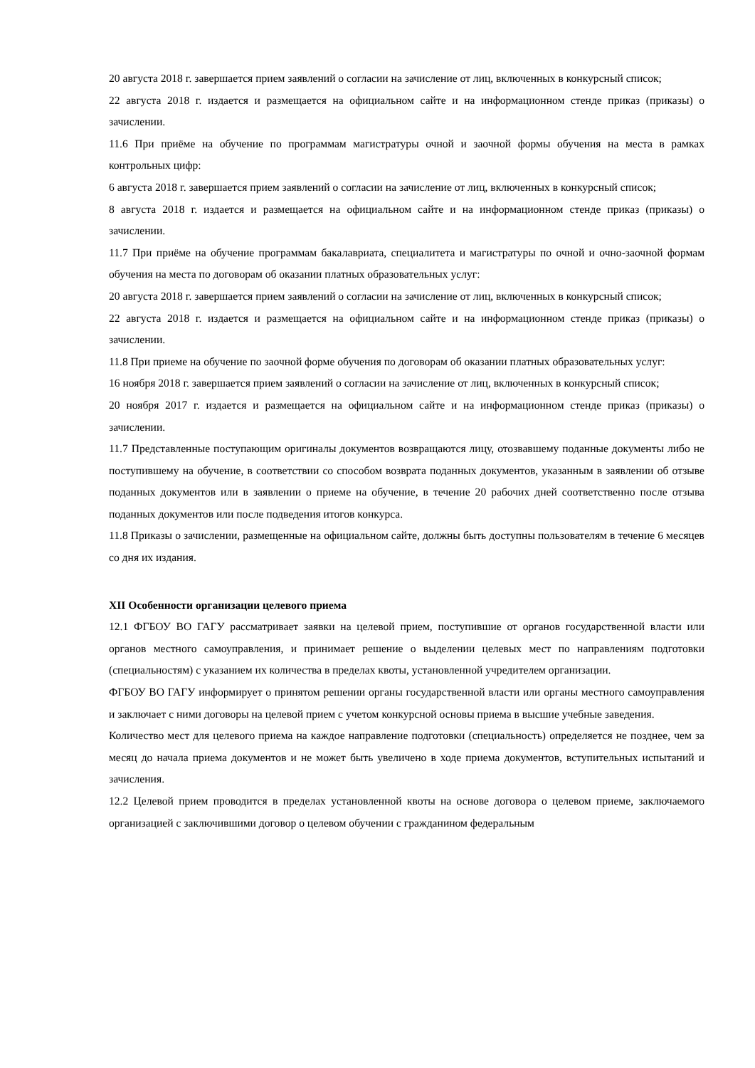20 августа 2018 г. завершается прием заявлений о согласии на зачисление от лиц, включенных в конкурсный список;
22 августа 2018 г. издается и размещается на официальном сайте и на информационном стенде приказ (приказы) о зачислении.
11.6 При приёме на обучение по программам магистратуры очной и заочной формы обучения на места в рамках контрольных цифр:
6 августа 2018 г. завершается прием заявлений о согласии на зачисление от лиц, включенных в конкурсный список;
8 августа 2018 г. издается и размещается на официальном сайте и на информационном стенде приказ (приказы) о зачислении.
11.7 При приёме на обучение программам бакалавриата, специалитета и магистратуры по очной и очно-заочной формам обучения на места по договорам об оказании платных образовательных услуг:
20 августа 2018 г. завершается прием заявлений о согласии на зачисление от лиц, включенных в конкурсный список;
22 августа 2018 г. издается и размещается на официальном сайте и на информационном стенде приказ (приказы) о зачислении.
11.8 При приеме на обучение по заочной форме обучения по договорам об оказании платных образовательных услуг:
16 ноября 2018 г. завершается прием заявлений о согласии на зачисление от лиц, включенных в конкурсный список;
20 ноября 2017 г. издается и размещается на официальном сайте и на информационном стенде приказ (приказы) о зачислении.
11.7 Представленные поступающим оригиналы документов возвращаются лицу, отозвавшему поданные документы либо не поступившему на обучение, в соответствии со способом возврата поданных документов, указанным в заявлении об отзыве поданных документов или в заявлении о приеме на обучение, в течение 20 рабочих дней соответственно после отзыва поданных документов или после подведения итогов конкурса.
11.8 Приказы о зачислении, размещенные на официальном сайте, должны быть доступны пользователям в течение 6 месяцев со дня их издания.
XII Особенности организации целевого приема
12.1 ФГБОУ ВО ГАГУ рассматривает заявки на целевой прием, поступившие от органов государственной власти или органов местного самоуправления, и принимает решение о выделении целевых мест по направлениям подготовки (специальностям) с указанием их количества в пределах квоты, установленной учредителем организации.
ФГБОУ ВО ГАГУ информирует о принятом решении органы государственной власти или органы местного самоуправления и заключает с ними договоры на целевой прием с учетом конкурсной основы приема в высшие учебные заведения.
Количество мест для целевого приема на каждое направление подготовки (специальность) определяется не позднее, чем за месяц до начала приема документов и не может быть увеличено в ходе приема документов, вступительных испытаний и зачисления.
12.2 Целевой прием проводится в пределах установленной квоты на основе договора о целевом приеме, заключаемого организацией с заключившими договор о целевом обучении с гражданином федеральным